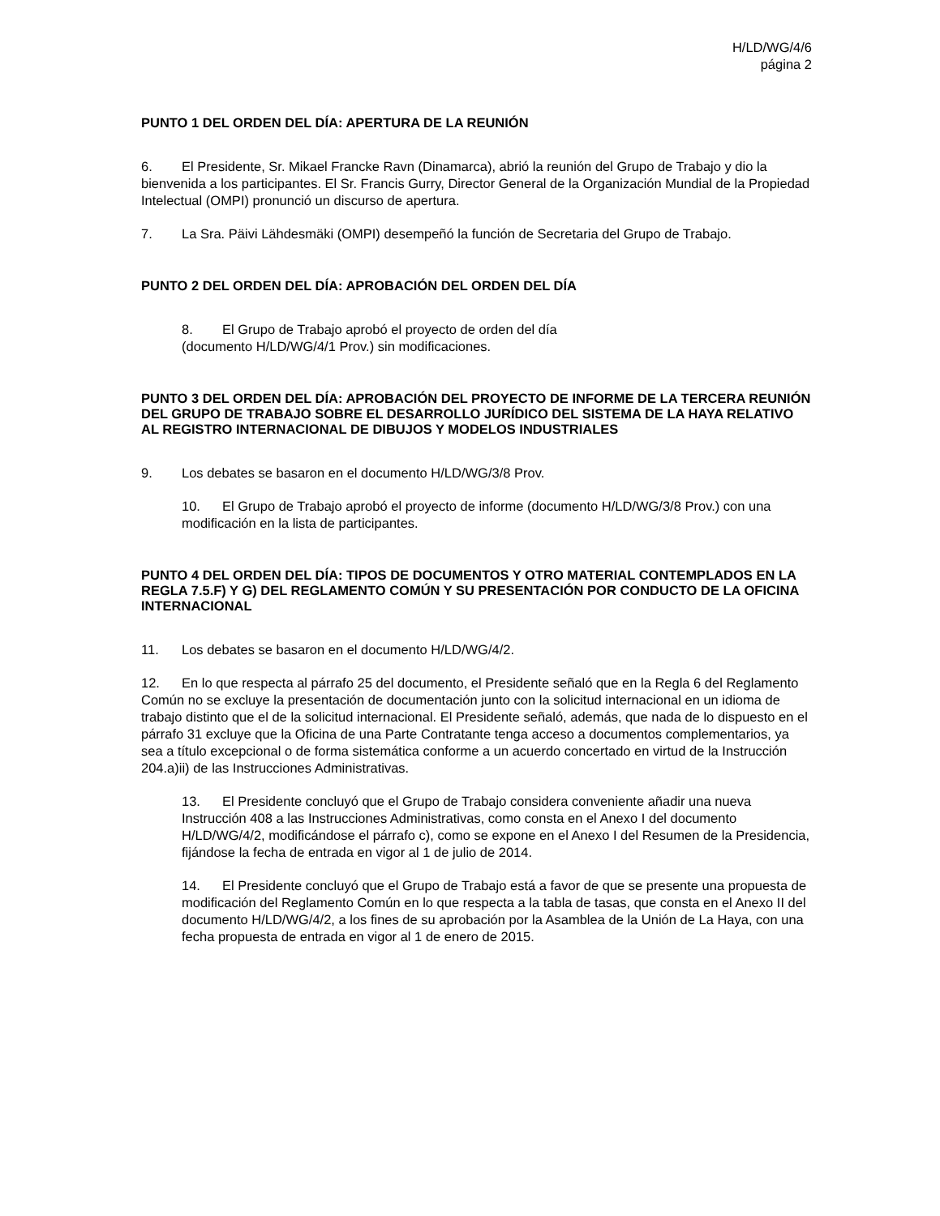H/LD/WG/4/6
página 2
PUNTO 1 DEL ORDEN DEL DÍA: APERTURA DE LA REUNIÓN
6. El Presidente, Sr. Mikael Francke Ravn (Dinamarca), abrió la reunión del Grupo de Trabajo y dio la bienvenida a los participantes. El Sr. Francis Gurry, Director General de la Organización Mundial de la Propiedad Intelectual (OMPI) pronunció un discurso de apertura.
7. La Sra. Päivi Lähdesmäki (OMPI) desempeñó la función de Secretaria del Grupo de Trabajo.
PUNTO 2 DEL ORDEN DEL DÍA: APROBACIÓN DEL ORDEN DEL DÍA
8. El Grupo de Trabajo aprobó el proyecto de orden del día
(documento H/LD/WG/4/1 Prov.) sin modificaciones.
PUNTO 3 DEL ORDEN DEL DÍA: APROBACIÓN DEL PROYECTO DE INFORME DE LA TERCERA REUNIÓN DEL GRUPO DE TRABAJO SOBRE EL DESARROLLO JURÍDICO DEL SISTEMA DE LA HAYA RELATIVO AL REGISTRO INTERNACIONAL DE DIBUJOS Y MODELOS INDUSTRIALES
9. Los debates se basaron en el documento H/LD/WG/3/8 Prov.
10. El Grupo de Trabajo aprobó el proyecto de informe (documento H/LD/WG/3/8 Prov.) con una modificación en la lista de participantes.
PUNTO 4 DEL ORDEN DEL DÍA: TIPOS DE DOCUMENTOS Y OTRO MATERIAL CONTEMPLADOS EN LA REGLA 7.5.F) Y G) DEL REGLAMENTO COMÚN Y SU PRESENTACIÓN POR CONDUCTO DE LA OFICINA INTERNACIONAL
11. Los debates se basaron en el documento H/LD/WG/4/2.
12. En lo que respecta al párrafo 25 del documento, el Presidente señaló que en la Regla 6 del Reglamento Común no se excluye la presentación de documentación junto con la solicitud internacional en un idioma de trabajo distinto que el de la solicitud internacional. El Presidente señaló, además, que nada de lo dispuesto en el párrafo 31 excluye que la Oficina de una Parte Contratante tenga acceso a documentos complementarios, ya sea a título excepcional o de forma sistemática conforme a un acuerdo concertado en virtud de la Instrucción 204.a)ii) de las Instrucciones Administrativas.
13. El Presidente concluyó que el Grupo de Trabajo considera conveniente añadir una nueva Instrucción 408 a las Instrucciones Administrativas, como consta en el Anexo I del documento H/LD/WG/4/2, modificándose el párrafo c), como se expone en el Anexo I del Resumen de la Presidencia, fijándose la fecha de entrada en vigor al 1 de julio de 2014.
14. El Presidente concluyó que el Grupo de Trabajo está a favor de que se presente una propuesta de modificación del Reglamento Común en lo que respecta a la tabla de tasas, que consta en el Anexo II del documento H/LD/WG/4/2, a los fines de su aprobación por la Asamblea de la Unión de La Haya, con una fecha propuesta de entrada en vigor al 1 de enero de 2015.